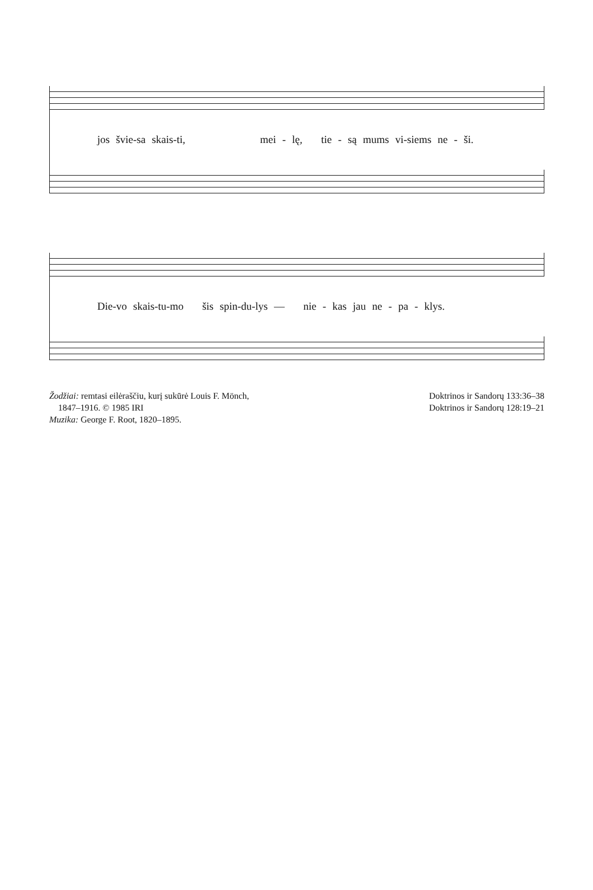jos švie-sa skais-ti, mei - lę, tie - są mums vi-siems ne - ši.
Die-vo skais-tu-mo šis spin-du-lys — nie - kas jau ne - pa - klys.
Žodžiai: remtasi eilėraščiu, kurį sukūrė Louis F. Mönch,
1847–1916. © 1985 IRI
Muzika: George F. Root, 1820–1895.
Doktrinos ir Sandorų 133:36–38
Doktrinos ir Sandorų 128:19–21